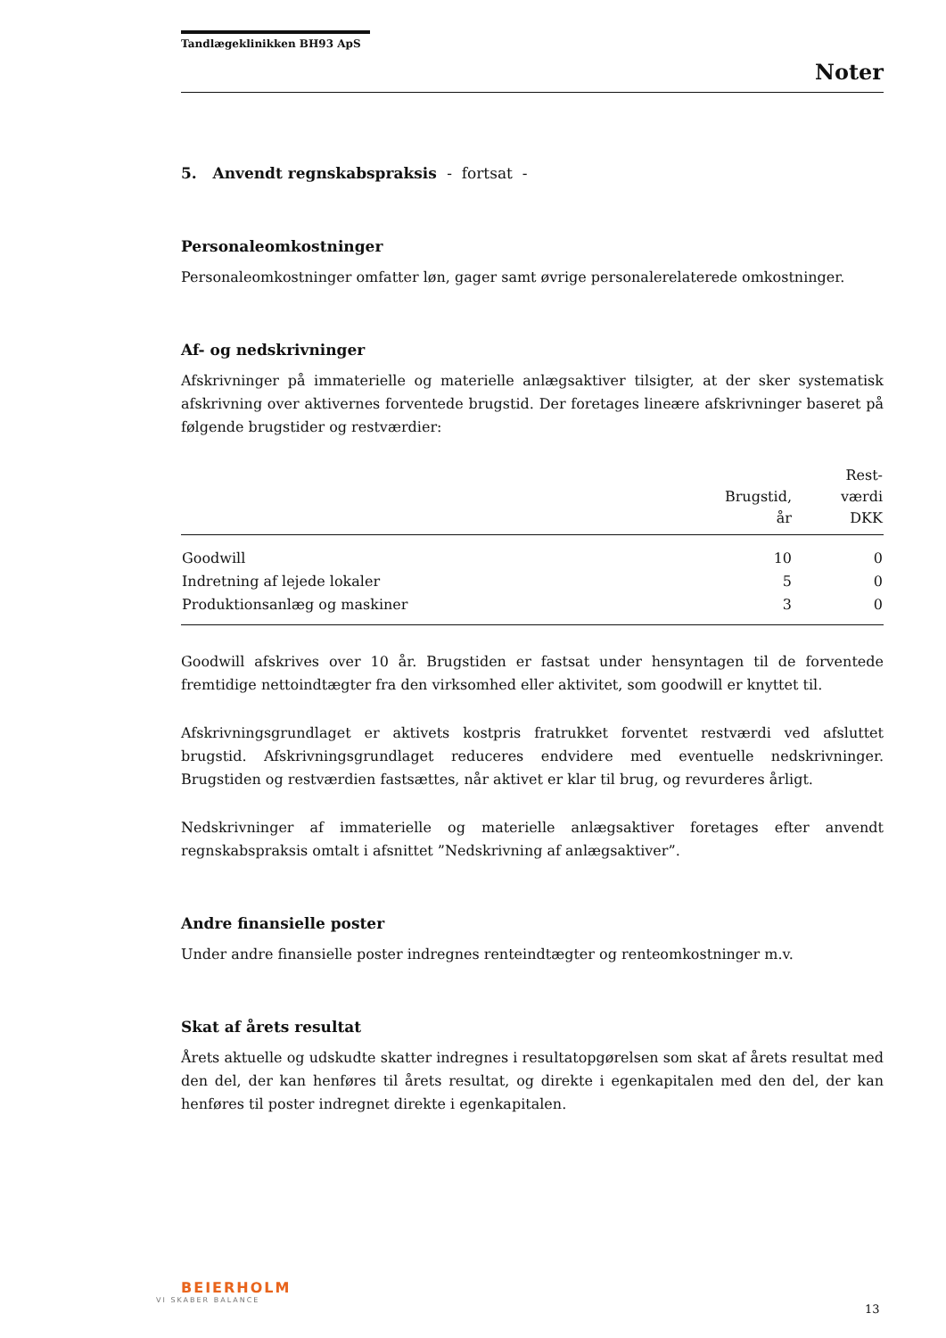Tandlægeklinikken BH93 ApS
Noter
5. Anvendt regnskabspraksis - fortsat -
Personaleomkostninger
Personaleomkostninger omfatter løn, gager samt øvrige personalerelaterede omkostninger.
Af- og nedskrivninger
Afskrivninger på immaterielle og materielle anlægsaktiver tilsigter, at der sker systematisk afskrivning over aktivernes forventede brugstid. Der foretages lineære afskrivninger baseret på følgende brugstider og restværdier:
| | Brugstid, år | Rest- værdi DKK |
| --- | --- | --- |
| Goodwill | 10 | 0 |
| Indretning af lejede lokaler | 5 | 0 |
| Produktionsanlæg og maskiner | 3 | 0 |
Goodwill afskrives over 10 år. Brugstiden er fastsat under hensyntagen til de forventede fremtidige nettoindtægter fra den virksomhed eller aktivitet, som goodwill er knyttet til.
Afskrivningsgrundlaget er aktivets kostpris fratrukket forventet restværdi ved afsluttet brugstid. Afskrivningsgrundlaget reduceres endvidere med eventuelle nedskrivninger. Brugstiden og restværdien fastsættes, når aktivet er klar til brug, og revurderes årligt.
Nedskrivninger af immaterielle og materielle anlægsaktiver foretages efter anvendt regnskabspraksis omtalt i afsnittet ”Nedskrivning af anlægsaktiver”.
Andre finansielle poster
Under andre finansielle poster indregnes renteindtægter og renteomkostninger m.v.
Skat af årets resultat
Årets aktuelle og udskudte skatter indregnes i resultatopgørelsen som skat af årets resultat med den del, der kan henføres til årets resultat, og direkte i egenkapitalen med den del, der kan henføres til poster indregnet direkte i egenkapitalen.
BEIERHOLM
VI SKABER BALANCE
13